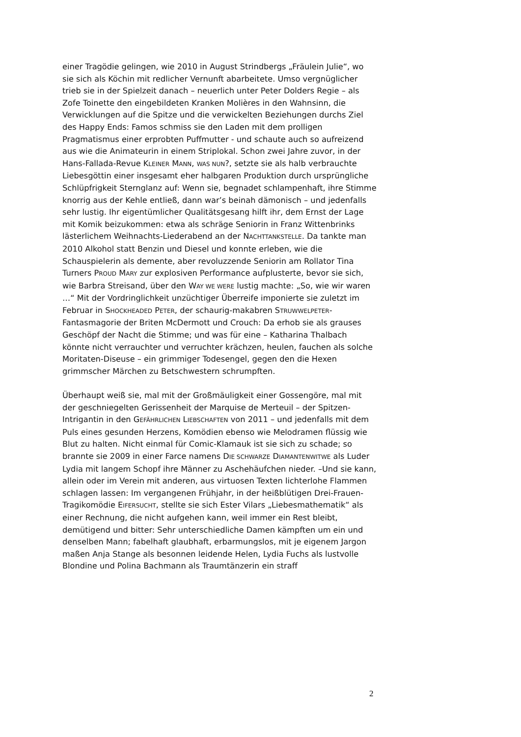einer Tragödie gelingen, wie 2010 in August Strindbergs „Fräulein Julie“, wo sie sich als Köchin mit redlicher Vernunft abarbeitete. Umso vergnüglicher trieb sie in der Spielzeit danach – neuerlich unter Peter Dolders Regie – als Zofe Toinette den eingebildeten Kranken Molières in den Wahnsinn, die Verwicklungen auf die Spitze und die verwickelten Beziehungen durchs Ziel des Happy Ends: Famos schmiss sie den Laden mit dem prolligen Pragmatismus einer erprobten Puffmutter - und schaute auch so aufreizend aus wie die Animateurin in einem Striplokal. Schon zwei Jahre zuvor, in der Hans-Fallada-Revue KLEINER MANN, WAS NUN?, setzte sie als halb verbrauchte Liebesgöttin einer insgesamt eher halbgaren Produktion durch ursprüngliche Schlüpfrigkeit Sternglanz auf: Wenn sie, begnadet schlampenhaft, ihre Stimme knorrig aus der Kehle entließ, dann war’s beinah dämonisch – und jedenfalls sehr lustig. Ihr eigentümlicher Qualitätsgesang hilft ihr, dem Ernst der Lage mit Komik beizukommen: etwa als schräge Seniorin in Franz Wittenbrinks lästerlichem Weihnachts-Liederabend an der NACHTTANKSTELLE. Da tankte man 2010 Alkohol statt Benzin und Diesel und konnte erleben, wie die Schauspielerin als demente, aber revoluzzende Seniorin am Rollator Tina Turners PROUD MARY zur explosiven Performance aufplusterte, bevor sie sich, wie Barbra Streisand, über den WAY WE WERE lustig machte: „So, wie wir waren …“ Mit der Vordringlichkeit unzüchtiger Überreife imponierte sie zuletzt im Februar in SHOCKHEADED PETER, der schaurig-makabren STRUWWELPETER-Fantasmagorie der Briten McDermott und Crouch: Da erhob sie als grauses Geschöpf der Nacht die Stimme; und was für eine – Katharina Thalbach könnte nicht verrauchter und verruchter krächzen, heulen, fauchen als solche Moritaten-Diseuse – ein grimmiger Todesengel, gegen den die Hexen grimmscher Märchen zu Betschwestern schrumpften.
Überhaupt weiß sie, mal mit der Großmäuligkeit einer Gossengöre, mal mit der geschniegelten Gerissenheit der Marquise de Merteuil – der Spitzen-Intrigantin in den GEFÄHRLICHEN LIEBSCHAFTEN von 2011 – und jedenfalls mit dem Puls eines gesunden Herzens, Komödien ebenso wie Melodramen flüssig wie Blut zu halten. Nicht einmal für Comic-Klamauk ist sie sich zu schade; so brannte sie 2009 in einer Farce namens DIE SCHWARZE DIAMANTENWITWE als Luder Lydia mit langem Schopf ihre Männer zu Aschehäufchen nieder. –Und sie kann, allein oder im Verein mit anderen, aus virtuosen Texten lichterlohe Flammen schlagen lassen: Im vergangenen Frühjahr, in der heißblütigen Drei-Frauen-Tragikomödie EIFERSUCHT, stellte sie sich Ester Vilars „Liebesmathematik“ als einer Rechnung, die nicht aufgehen kann, weil immer ein Rest bleibt, demütigend und bitter: Sehr unterschiedliche Damen kämpften um ein und denselben Mann; fabelhaft glaubhaft, erbarmungslos, mit je eigenem Jargon maßen Anja Stange als besonnen leidende Helen, Lydia Fuchs als lustvolle Blondine und Polina Bachmann als Traumtänzerin ein straff
2